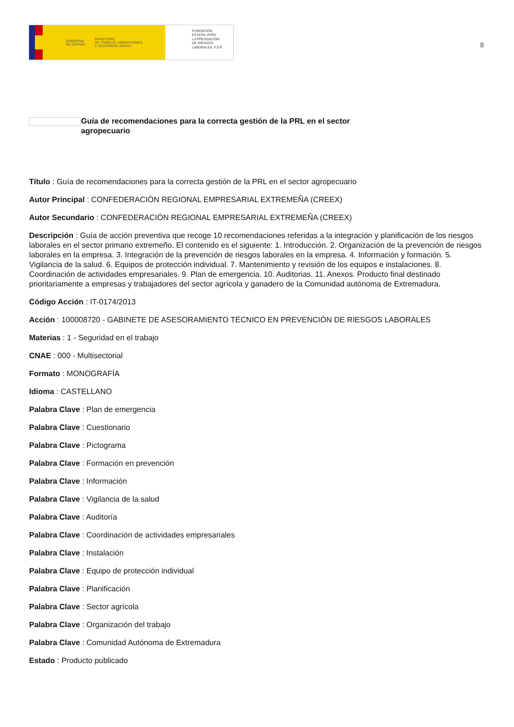GOBIERNO
DE ESPAÑA MINISTERIO
DE TRABAJO, MIGRACIONES
Y SEGURIDAD SOCIAL
FUNDACIÓN
ESTATAL PARA
LA PREVENCIÓN
DE RIESGOS
LABORALES, F.S.P.
8
Guía de recomendaciones para la correcta gestión de la PRL en el sector agropecuario
Título : Guía de recomendaciones para la correcta gestión de la PRL en el sector agropecuario
Autor Principal : CONFEDERACIÓN REGIONAL EMPRESARIAL EXTREMEÑA (CREEX)
Autor Secundario : CONFEDERACIÓN REGIONAL EMPRESARIAL EXTREMEÑA (CREEX)
Descripción : Guía de acción preventiva que recoge 10 recomendaciones referidas a la integración y planificación de los riesgos laborales en el sector primario extremeño. El contenido es el siguiente: 1. Introducción. 2. Organización de la prevención de riesgos laborales en la empresa. 3. Integración de la prevención de riesgos laborales en la empresa. 4. Información y formación. 5. Vigilancia de la salud. 6. Equipos de protección individual. 7. Mantenimiento y revisión de los equipos e instalaciones. 8. Coordinación de actividades empresariales. 9. Plan de emergencia. 10. Auditorias. 11. Anexos. Producto final destinado prioritariamente a empresas y trabajadores del sector agrícola y ganadero de la Comunidad autónoma de Extremadura.
Código Acción : IT-0174/2013
Acción : 100008720 - GABINETE DE ASESORAMIENTO TÉCNICO EN PREVENCIÓN DE RIESGOS LABORALES
Materias : 1 - Seguridad en el trabajo
CNAE : 000 - Multisectorial
Formato : MONOGRAFÍA
Idioma : CASTELLANO
Palabra Clave : Plan de emergencia
Palabra Clave : Cuestionario
Palabra Clave : Pictograma
Palabra Clave : Formación en prevención
Palabra Clave : Información
Palabra Clave : Vigilancia de la salud
Palabra Clave : Auditoría
Palabra Clave : Coordinación de actividades empresariales
Palabra Clave : Instalación
Palabra Clave : Equipo de protección individual
Palabra Clave : Planificación
Palabra Clave : Sector agrícola
Palabra Clave : Organización del trabajo
Palabra Clave : Comunidad Autónoma de Extremadura
Estado : Producto publicado